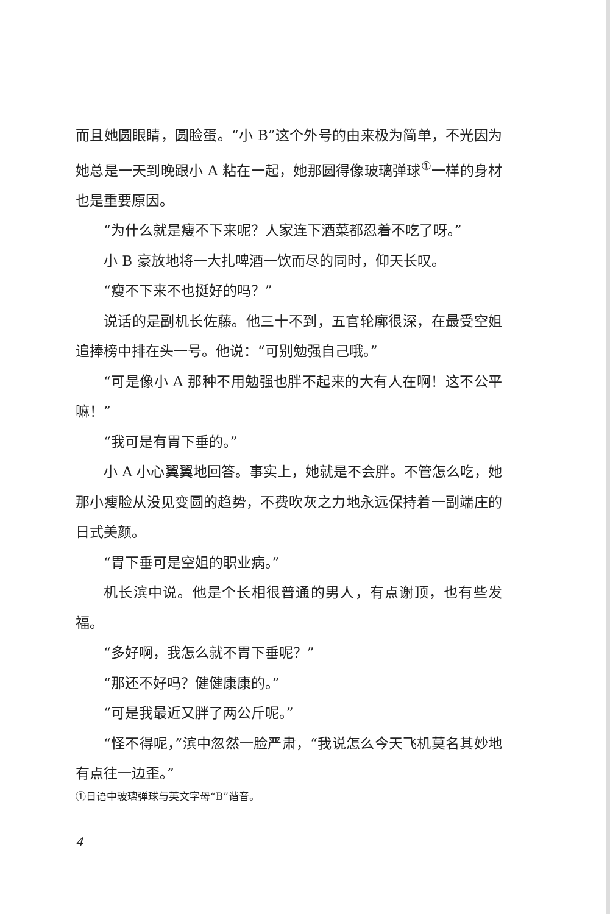而且她圆眼睛，圆脸蛋。“小 B”这个外号的由来极为简单，不光因为她总是一天到晚跟小 A 粘在一起，她那圆得像玻璃弹球<sup>①</sup>一样的身材也是重要原因。
“为什么就是瘦不下来呢？人家连下酒菜都忍着不吃了呀。”
小 B 豪放地将一大扎啤酒一饮而尽的同时，仰天长叹。
“瘦不下来不也挺好的吗？”
说话的是副机长佐藤。他三十不到，五官轮廓很深，在最受空姐追捧榜中排在头一号。他说：“可别勉强自己哦。”
“可是像小 A 那种不用勉强也胖不起来的大有人在啊！这不公平嘛！”
“我可是有胃下垂的。”
小 A 小心翼翼地回答。事实上，她就是不会胖。不管怎么吃，她那小瘦脸从没见变圆的趋势，不费吹灰之力地永远保持着一副端庄的日式美颜。
“胃下垂可是空姐的职业病。”
机长滨中说。他是个长相很普通的男人，有点谢顶，也有些发福。
“多好啊，我怎么就不胃下垂呢？”
“那还不好吗？健健康康的。”
“可是我最近又胖了两公斤呢。”
“怪不得呢，”滨中忽然一脸严肃，“我说怎么今天飞机莫名其妙地有点往一边歪。”
①日语中玻璃弹球与英文字母“B”谐音。
4